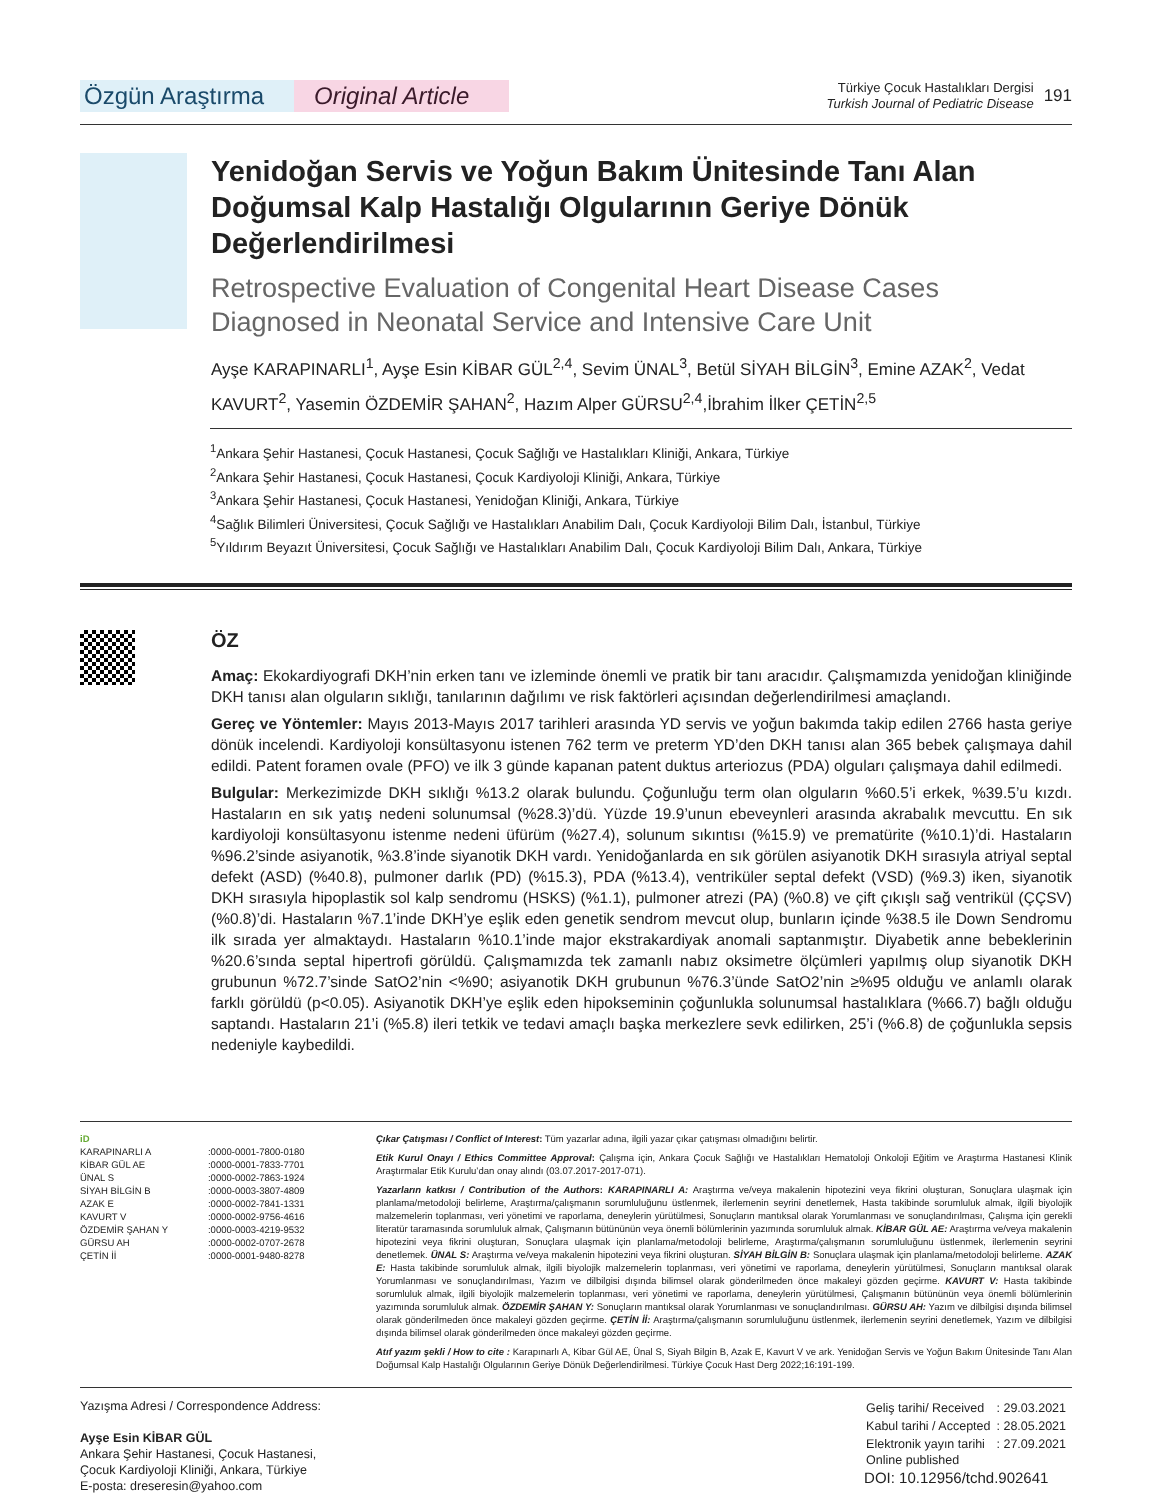Özgün Araştırma Original Article
Türkiye Çocuk Hastalıkları Dergisi
Turkish Journal of Pediatric Disease
191
Yenidoğan Servis ve Yoğun Bakım Ünitesinde Tanı Alan Doğumsal Kalp Hastalığı Olgularının Geriye Dönük Değerlendirilmesi
Retrospective Evaluation of Congenital Heart Disease Cases Diagnosed in Neonatal Service and Intensive Care Unit
Ayşe KARAPINARLI<sup>1</sup>, Ayşe Esin KİBAR GÜL<sup>2,4</sup>, Sevim ÜNAL<sup>3</sup>, Betül SİYAH BİLGİN<sup>3</sup>, Emine AZAK<sup>2</sup>, Vedat KAVURT<sup>2</sup>, Yasemin ÖZDEMİR ŞAHAN<sup>2</sup>, Hazım Alper GÜRSU<sup>2,4</sup>,İbrahim İlker ÇETİN<sup>2,5</sup>
<sup>1</sup> Ankara Şehir Hastanesi, Çocuk Hastanesi, Çocuk Sağlığı ve Hastalıkları Kliniği, Ankara, Türkiye
<sup>2</sup> Ankara Şehir Hastanesi, Çocuk Hastanesi, Çocuk Kardiyoloji Kliniği, Ankara, Türkiye
<sup>3</sup> Ankara Şehir Hastanesi, Çocuk Hastanesi, Yenidoğan Kliniği, Ankara, Türkiye
<sup>4</sup> Sağlık Bilimleri Üniversitesi, Çocuk Sağlığı ve Hastalıkları Anabilim Dalı, Çocuk Kardiyoloji Bilim Dalı, İstanbul, Türkiye
<sup>5</sup> Yıldırım Beyazıt Üniversitesi, Çocuk Sağlığı ve Hastalıkları Anabilim Dalı, Çocuk Kardiyoloji Bilim Dalı, Ankara, Türkiye
ÖZ
Amaç: Ekokardiyografi DKH’nin erken tanı ve izleminde önemli ve pratik bir tanı aracıdır. Çalışmamızda yenidoğan kliniğinde DKH tanısı alan olguların sıklığı, tanılarının dağılımı ve risk faktörleri açısından değerlendirilmesi amaçlandı.
Gereç ve Yöntemler: Mayıs 2013-Mayıs 2017 tarihleri arasında YD servis ve yoğun bakımda takip edilen 2766 hasta geriye dönük incelendi. Kardiyoloji konsültasyonu istenen 762 term ve preterm YD’den DKH tanısı alan 365 bebek çalışmaya dahil edildi. Patent foramen ovale (PFO) ve ilk 3 günde kapanan patent duktus arteriozus (PDA) olguları çalışmaya dahil edilmedi.
Bulgular: Merkezimizde DKH sıklığı %13.2 olarak bulundu. Çoğunluğu term olan olguların %60.5’i erkek, %39.5’u kızdı. Hastaların en sık yatış nedeni solunumsal (%28.3)’dü. Yüzde 19.9’unun ebeveynleri arasında akrabalık mevcuttu. En sık kardiyoloji konsültasyonu istenme nedeni üfürüm (%27.4), solunum sıkıntısı (%15.9) ve prematürite (%10.1)’di. Hastaların %96.2’sinde asiyanotik, %3.8’inde siyanotik DKH vardı. Yenidoğanlarda en sık görülen asiyanotik DKH sırasıyla atriyal septal defekt (ASD) (%40.8), pulmoner darlık (PD) (%15.3), PDA (%13.4), ventriküler septal defekt (VSD) (%9.3) iken, siyanotik DKH sırasıyla hipoplastik sol kalp sendromu (HSKS) (%1.1), pulmoner atrezi (PA) (%0.8) ve çift çıkışlı sağ ventrikül (ÇÇSV) (%0.8)’di. Hastaların %7.1’inde DKH’ye eşlik eden genetik sendrom mevcut olup, bunların içinde %38.5 ile Down Sendromu ilk sırada yer almaktaydı. Hastaların %10.1’inde major ekstrakardiyak anomali saptanmıştır. Diyabetik anne bebeklerinin %20.6’sında septal hipertrofi görüldü. Çalışmamızda tek zamanlı nabız oksimetre ölçümleri yapılmış olup siyanotik DKH grubunun %72.7’sinde SatO2’nin <%90; asiyanotik DKH grubunun %76.3’ünde SatO2’nin ≥%95 olduğu ve anlamlı olarak farklı görüldü (p<0.05). Asiyanotik DKH’ye eşlik eden hipokseminin çoğunlukla solunumsal hastalıklara (%66.7) bağlı olduğu saptandı. Hastaların 21’i (%5.8) ileri tetkik ve tedavi amaçlı başka merkezlere sevk edilirken, 25’i (%6.8) de çoğunlukla sepsis nedeniyle kaybedildi.
iD
| KARAPINARLI A | :0000-0001-7800-0180 |
| KİBAR GÜL AE | :0000-0001-7833-7701 |
| ÜNAL S | :0000-0002-7863-1924 |
| SİYAH BİLGİN B | :0000-0003-3807-4809 |
| AZAK E | :0000-0002-7841-1331 |
| KAVURT V | :0000-0002-9756-4616 |
| ÖZDEMİR ŞAHAN Y | :0000-0003-4219-9532 |
| GÜRSU AH | :0000-0002-0707-2678 |
| ÇETİN İİ | :0000-0001-9480-8278 |
Çıkar Çatışması / Conflict of Interest: Tüm yazarlar adına, ilgili yazar çıkar çatışması olmadığını belirtir.
Etik Kurul Onayı / Ethics Committee Approval: Çalışma için, Ankara Çocuk Sağlığı ve Hastalıkları Hematoloji Onkoloji Eğitim ve Araştırma Hastanesi Klinik Araştırmalar Etik Kurulu’dan onay alındı (03.07.2017-2017-071).
Yazarların katkısı / Contribution of the Authors: KARAPINARLI A: Araştırma ve/veya makalenin hipotezini veya fikrini oluşturan, Sonuçlara ulaşmak için planlama/metodoloji belirleme, Araştırma/çalışmanın sorumluluğunu üstlenmek, ilerlemenin seyrini denetlemek, Hasta takibinde sorumluluk almak, ilgili biyolojik malzemelerin toplanması, veri yönetimi ve raporlama, deneylerin yürütülmesi, Sonuçların mantıksal olarak Yorumlanması ve sonuçlandırılması, Çalışma için gerekli literatür taramasında sorumluluk almak, Çalışmanın bütününün veya önemli bölümlerinin yazımında sorumluluk almak. KİBAR GÜL AE: Araştırma ve/veya makalenin hipotezini veya fikrini oluşturan, Sonuçlara ulaşmak için planlama/metodoloji belirleme, Araştırma/çalışmanın sorumluluğunu üstlenmek, ilerlemenin seyrini denetlemek. ÜNAL S: Araştırma ve/veya makalenin hipotezini veya fikrini oluşturan. SİYAH BİLGİN B: Sonuçlara ulaşmak için planlama/metodoloji belirleme. AZAK E: Hasta takibinde sorumluluk almak, ilgili biyolojik malzemelerin toplanması, veri yönetimi ve raporlama, deneylerin yürütülmesi, Sonuçların mantıksal olarak Yorumlanması ve sonuçlandırılması, Yazım ve dilbilgisi dışında bilimsel olarak gönderilmeden önce makaleyi gözden geçirme. KAVURT V: Hasta takibinde sorumluluk almak, ilgili biyolojik malzemelerin toplanması, veri yönetimi ve raporlama, deneylerin yürütülmesi, Çalışmanın bütününün veya önemli bölümlerinin yazımında sorumluluk almak. ÖZDEMİR ŞAHAN Y: Sonuçların mantıksal olarak Yorumlanması ve sonuçlandırılması. GÜRSU AH: Yazım ve dilbilgisi dışında bilimsel olarak gönderilmeden önce makaleyi gözden geçirme. ÇETİN İİ: Araştırma/çalışmanın sorumluluğunu üstlenmek, ilerlemenin seyrini denetlemek, Yazım ve dilbilgisi dışında bilimsel olarak gönderilmeden önce makaleyi gözden geçirme.
Atıf yazım şekli / How to cite : Karapınarlı A, Kibar Gül AE, Ünal S, Siyah Bilgin B, Azak E, Kavurt V ve ark. Yenidoğan Servis ve Yoğun Bakım Ünitesinde Tanı Alan Doğumsal Kalp Hastalığı Olgularının Geriye Dönük Değerlendirilmesi. Türkiye Çocuk Hast Derg 2022;16:191-199.
Yazışma Adresi / Correspondence Address:
Ayşe Esin KİBAR GÜL
Ankara Şehir Hastanesi, Çocuk Hastanesi,
Çocuk Kardiyoloji Kliniği, Ankara, Türkiye
E-posta: dreseresin@yahoo.com
| Geliş tarihi/ Received | : 29.03.2021 |
| Kabul tarihi / Accepted | : 28.05.2021 |
| Elektronik yayın tarihi Online published | : 27.09.2021 |
DOI: 10.12956/tchd.902641